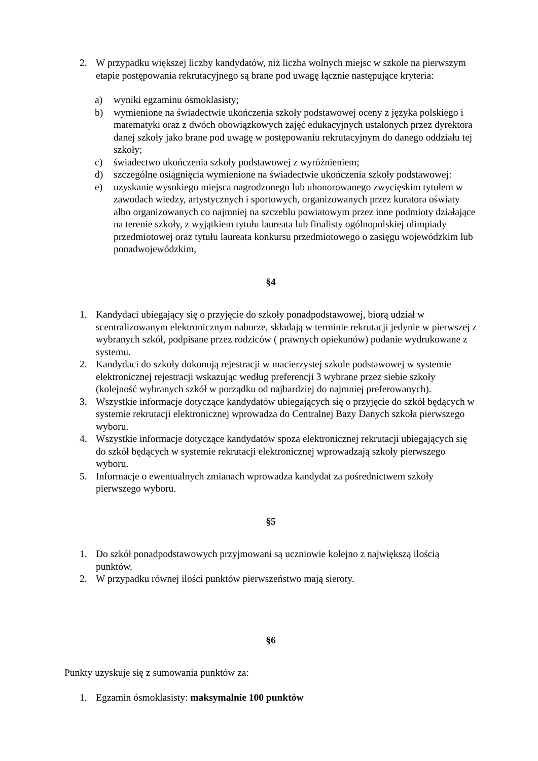2. W przypadku większej liczby kandydatów, niż liczba wolnych miejsc w szkole na pierwszym etapie postępowania rekrutacyjnego są brane pod uwagę łącznie następujące kryteria:
a) wyniki egzaminu ósmoklasisty;
b) wymienione na świadectwie ukończenia szkoły podstawowej oceny z języka polskiego i matematyki oraz z dwóch obowiązkowych zajęć edukacyjnych ustalonych przez dyrektora danej szkoły jako brane pod uwagę w postępowaniu rekrutacyjnym do danego oddziału tej szkoły;
c) świadectwo ukończenia szkoły podstawowej z wyróżnieniem;
d) szczególne osiągnięcia wymienione na świadectwie ukończenia szkoły podstawowej:
e) uzyskanie wysokiego miejsca nagrodzonego lub uhonorowanego zwycięskim tytułem w zawodach wiedzy, artystycznych i sportowych, organizowanych przez kuratora oświaty albo organizowanych co najmniej na szczeblu powiatowym przez inne podmioty działające na terenie szkoły, z wyjątkiem tytułu laureata lub finalisty ogólnopolskiej olimpiady przedmiotowej oraz tytułu laureata konkursu przedmiotowego o zasięgu wojewódzkim lub ponadwojewódzkim,
§4
1. Kandydaci ubiegający się o przyjęcie do szkoły ponadpodstawowej, biorą udział w scentralizowanym elektronicznym naborze, składają w terminie rekrutacji jedynie w pierwszej z wybranych szkół, podpisane przez rodziców ( prawnych opiekunów) podanie wydrukowane z systemu.
2. Kandydaci do szkoły dokonują rejestracji w macierzystej szkole podstawowej w systemie elektronicznej rejestracji wskazując według preferencji 3 wybrane przez siebie szkoły (kolejność wybranych szkół w porządku od najbardziej do najmniej preferowanych).
3. Wszystkie informacje dotyczące kandydatów ubiegających się o przyjęcie do szkół będących w systemie rekrutacji elektronicznej wprowadza do Centralnej Bazy Danych szkoła pierwszego wyboru.
4. Wszystkie informacje dotyczące kandydatów spoza elektronicznej rekrutacji ubiegających się do szkół będących w systemie rekrutacji elektronicznej wprowadzają szkoły pierwszego wyboru.
5. Informacje o ewentualnych zmianach wprowadza kandydat za pośrednictwem szkoły pierwszego wyboru.
§5
1. Do szkół ponadpodstawowych przyjmowani są uczniowie kolejno z największą ilością punktów.
2. W przypadku równej ilości punktów pierwszeństwo mają sieroty.
§6
Punkty uzyskuje się z sumowania punktów za:
1. Egzamin ósmoklasisty: maksymalnie 100 punktów